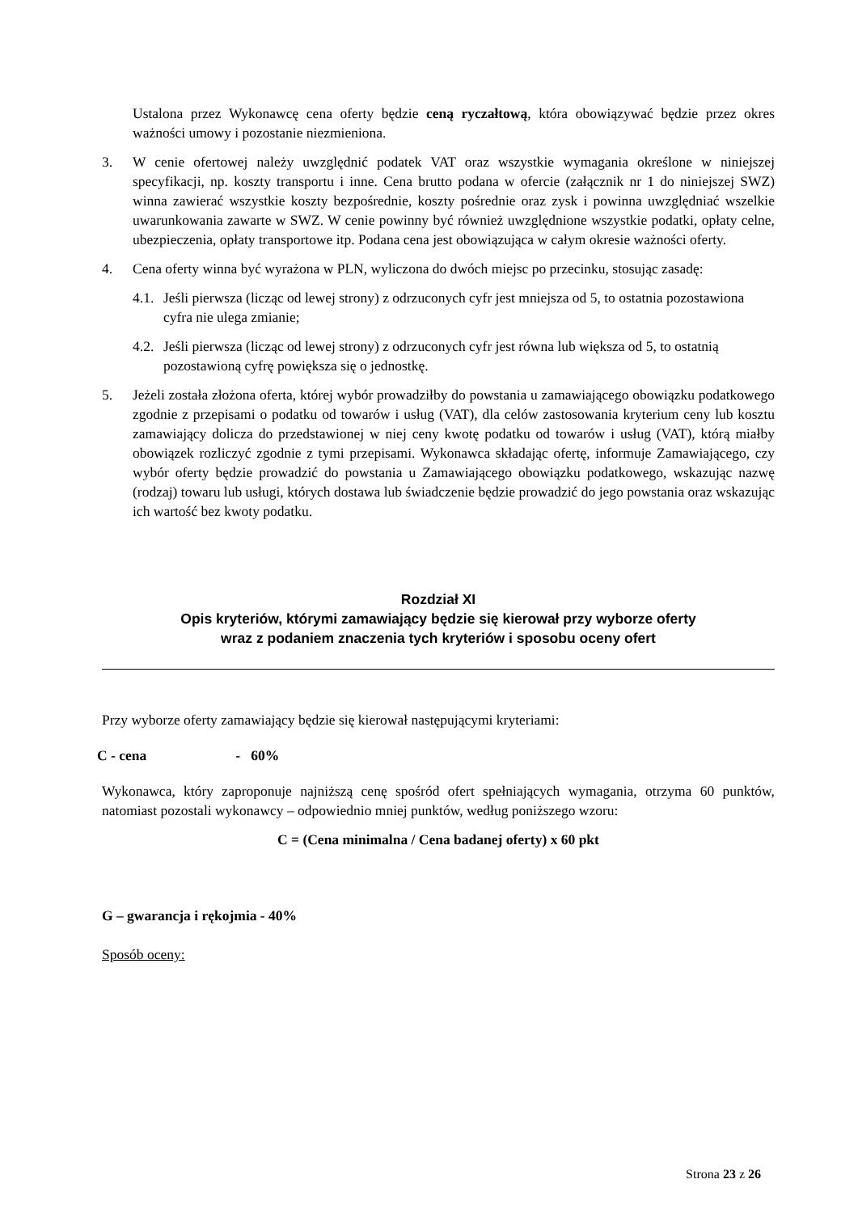Ustalona przez Wykonawcę cena oferty będzie ceną ryczałtową, która obowiązywać będzie przez okres ważności umowy i pozostanie niezmieniona.
3. W cenie ofertowej należy uwzględnić podatek VAT oraz wszystkie wymagania określone w niniejszej specyfikacji, np. koszty transportu i inne. Cena brutto podana w ofercie (załącznik nr 1 do niniejszej SWZ) winna zawierać wszystkie koszty bezpośrednie, koszty pośrednie oraz zysk i powinna uwzględniać wszelkie uwarunkowania zawarte w SWZ. W cenie powinny być również uwzględnione wszystkie podatki, opłaty celne, ubezpieczenia, opłaty transportowe itp. Podana cena jest obowiązująca w całym okresie ważności oferty.
4. Cena oferty winna być wyrażona w PLN, wyliczona do dwóch miejsc po przecinku, stosując zasadę:
4.1.
Jeśli pierwsza (licząc od lewej strony) z odrzuconych cyfr jest mniejsza od 5, to ostatnia pozostawiona cyfra nie ulega zmianie;
4.2.
Jeśli pierwsza (licząc od lewej strony) z odrzuconych cyfr jest równa lub większa od 5, to ostatnią pozostawioną cyfrę powiększa się o jednostkę.
5. Jeżeli została złożona oferta, której wybór prowadziłby do powstania u zamawiającego obowiązku podatkowego zgodnie z przepisami o podatku od towarów i usług (VAT), dla celów zastosowania kryterium ceny lub kosztu zamawiający dolicza do przedstawionej w niej ceny kwotę podatku od towarów i usług (VAT), którą miałby obowiązek rozliczyć zgodnie z tymi przepisami. Wykonawca składając ofertę, informuje Zamawiającego, czy wybór oferty będzie prowadzić do powstania u Zamawiającego obowiązku podatkowego, wskazując nazwę (rodzaj) towaru lub usługi, których dostawa lub świadczenie będzie prowadzić do jego powstania oraz wskazując ich wartość bez kwoty podatku.
Rozdział XI
Opis kryteriów, którymi zamawiający będzie się kierował przy wyborze oferty
wraz z podaniem znaczenia tych kryteriów i sposobu oceny ofert
Przy wyborze oferty zamawiający będzie się kierował następującymi kryteriami:
C - cena - 60%
Wykonawca, który zaproponuje najniższą cenę spośród ofert spełniających wymagania, otrzyma 60 punktów, natomiast pozostali wykonawcy – odpowiednio mniej punktów, według poniższego wzoru:
C = (Cena minimalna / Cena badanej oferty) x 60 pkt
G – gwarancja i rękojmia - 40%
Sposób oceny:
Strona 23 z 26